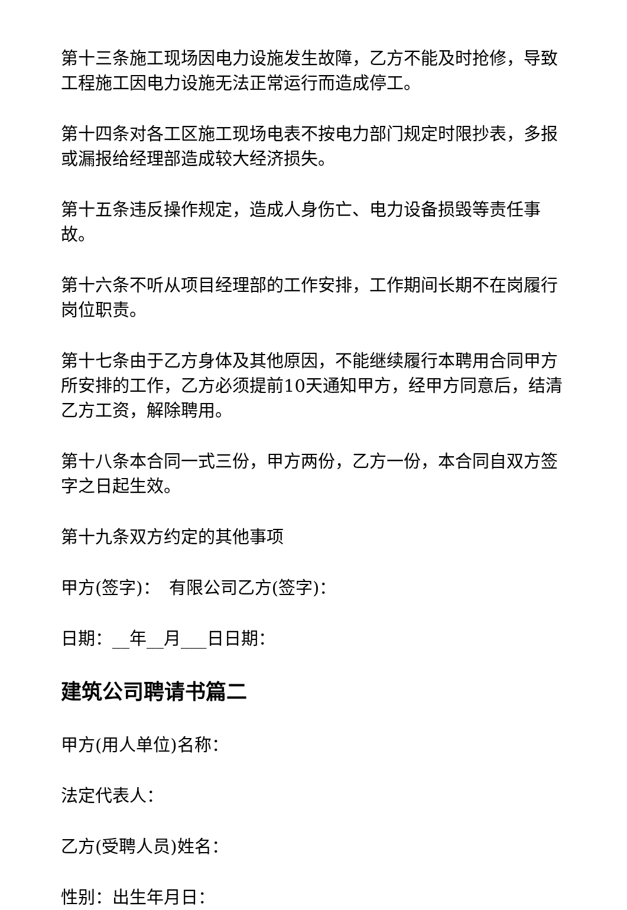第十三条施工现场因电力设施发生故障，乙方不能及时抢修，导致工程施工因电力设施无法正常运行而造成停工。
第十四条对各工区施工现场电表不按电力部门规定时限抄表，多报或漏报给经理部造成较大经济损失。
第十五条违反操作规定，造成人身伤亡、电力设备损毁等责任事故。
第十六条不听从项目经理部的工作安排，工作期间长期不在岗履行岗位职责。
第十七条由于乙方身体及其他原因，不能继续履行本聘用合同甲方所安排的工作，乙方必须提前10天通知甲方，经甲方同意后，结清乙方工资，解除聘用。
第十八条本合同一式三份，甲方两份，乙方一份，本合同自双方签字之日起生效。
第十九条双方约定的其他事项
甲方(签字)：　有限公司乙方(签字)：
日期：__年__月___日日期：
建筑公司聘请书篇二
甲方(用人单位)名称：
法定代表人：
乙方(受聘人员)姓名：
性别：出生年月日：